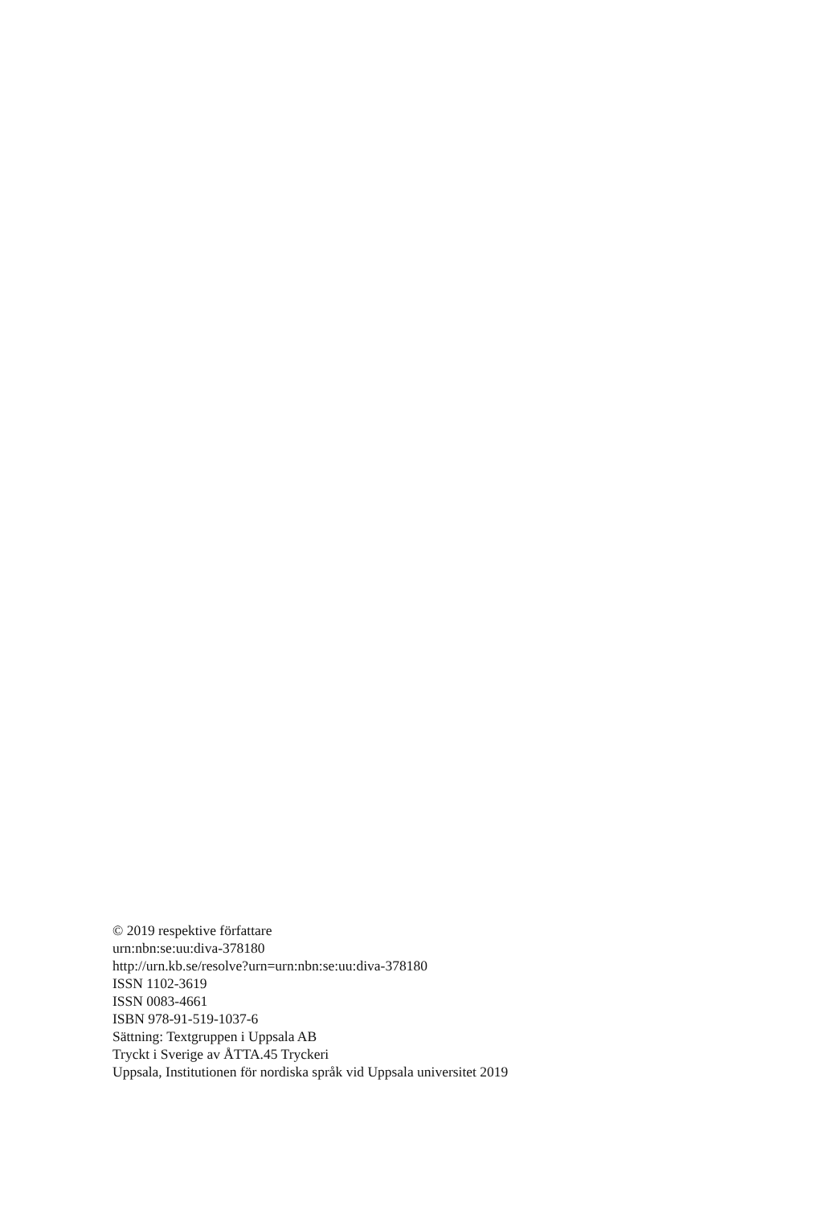© 2019 respektive författare
urn:nbn:se:uu:diva-378180
http://urn.kb.se/resolve?urn=urn:nbn:se:uu:diva-378180
ISSN 1102-3619
ISSN 0083-4661
ISBN 978-91-519-1037-6
Sättning: Textgruppen i Uppsala AB
Tryckt i Sverige av ÅTTA.45 Tryckeri
Uppsala, Institutionen för nordiska språk vid Uppsala universitet 2019